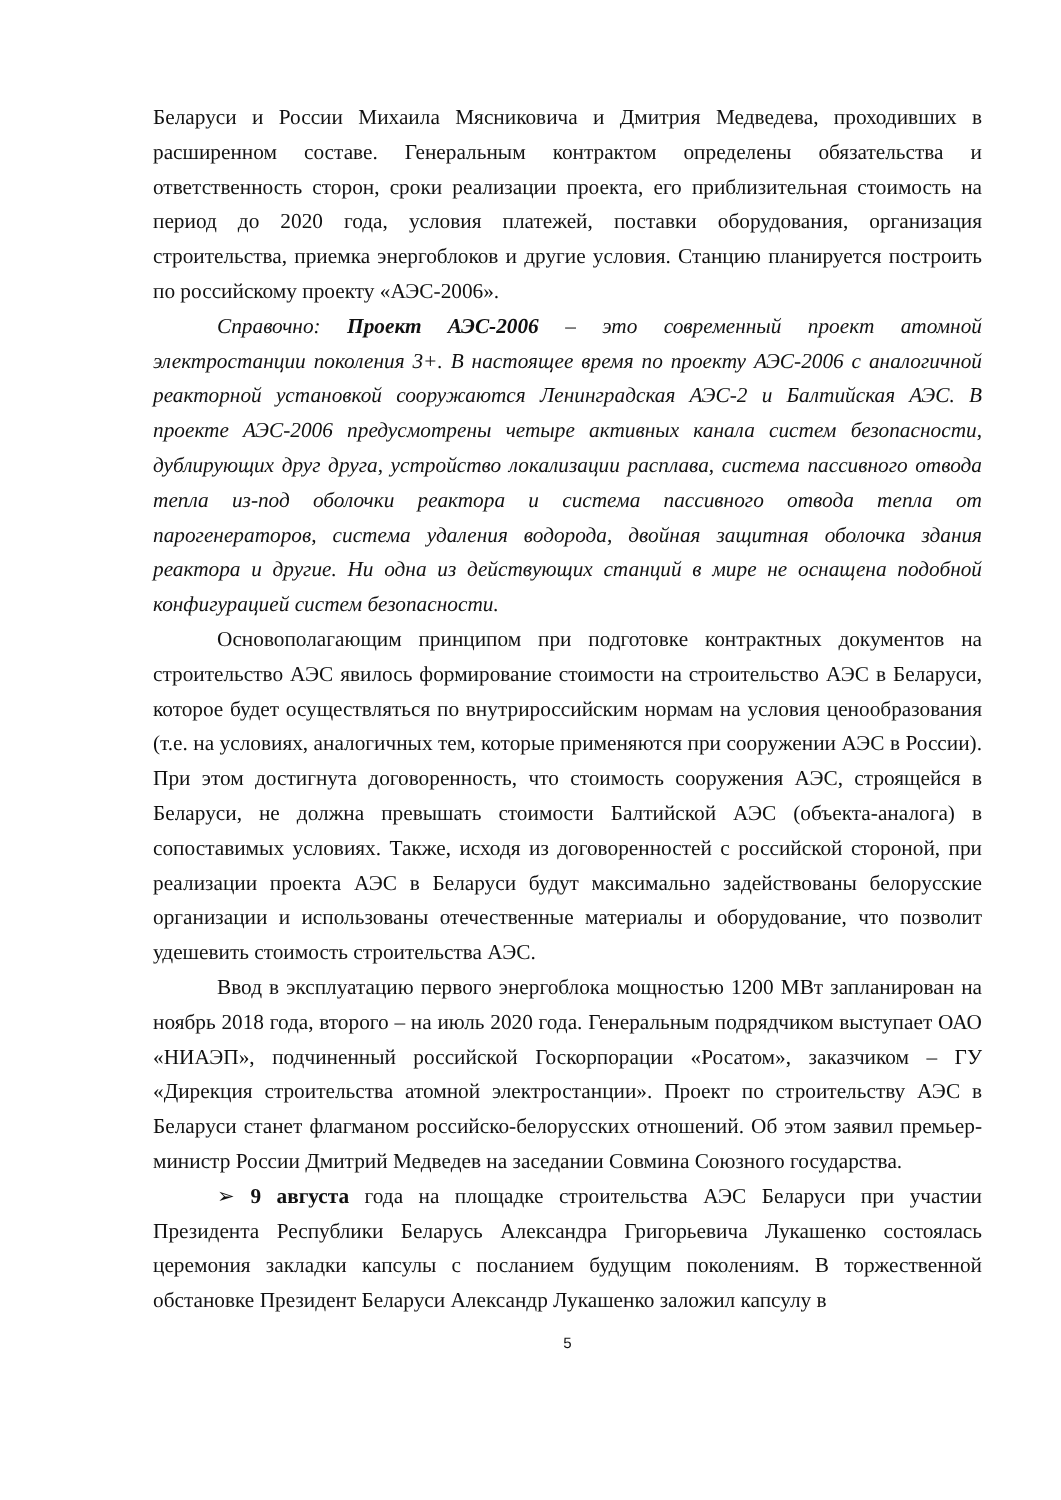Беларуси и России Михаила Мясниковича и Дмитрия Медведева, проходивших в расширенном составе. Генеральным контрактом определены обязательства и ответственность сторон, сроки реализации проекта, его приблизительная стоимость на период до 2020 года, условия платежей, поставки оборудования, организация строительства, приемка энергоблоков и другие условия. Станцию планируется построить по российскому проекту «АЭС-2006».
Справочно: Проект АЭС-2006 – это современный проект атомной электростанции поколения 3+. В настоящее время по проекту АЭС-2006 с аналогичной реакторной установкой сооружаются Ленинградская АЭС-2 и Балтийская АЭС. В проекте АЭС-2006 предусмотрены четыре активных канала систем безопасности, дублирующих друг друга, устройство локализации расплава, система пассивного отвода тепла из-под оболочки реактора и система пассивного отвода тепла от парогенераторов, система удаления водорода, двойная защитная оболочка здания реактора и другие. Ни одна из действующих станций в мире не оснащена подобной конфигурацией систем безопасности.
Основополагающим принципом при подготовке контрактных документов на строительство АЭС явилось формирование стоимости на строительство АЭС в Беларуси, которое будет осуществляться по внутрироссийским нормам на условия ценообразования (т.е. на условиях, аналогичных тем, которые применяются при сооружении АЭС в России). При этом достигнута договоренность, что стоимость сооружения АЭС, строящейся в Беларуси, не должна превышать стоимости Балтийской АЭС (объекта-аналога) в сопоставимых условиях. Также, исходя из договоренностей с российской стороной, при реализации проекта АЭС в Беларуси будут максимально задействованы белорусские организации и использованы отечественные материалы и оборудование, что позволит удешевить стоимость строительства АЭС.
Ввод в эксплуатацию первого энергоблока мощностью 1200 МВт запланирован на ноябрь 2018 года, второго – на июль 2020 года. Генеральным подрядчиком выступает ОАО «НИАЭП», подчиненный российской Госкорпорации «Росатом», заказчиком – ГУ «Дирекция строительства атомной электростанции». Проект по строительству АЭС в Беларуси станет флагманом российско-белорусских отношений. Об этом заявил премьер-министр России Дмитрий Медведев на заседании Совмина Союзного государства.
➢ 9 августа года на площадке строительства АЭС Беларуси при участии Президента Республики Беларусь Александра Григорьевича Лукашенко состоялась церемония закладки капсулы с посланием будущим поколениям. В торжественной обстановке Президент Беларуси Александр Лукашенко заложил капсулу в
5